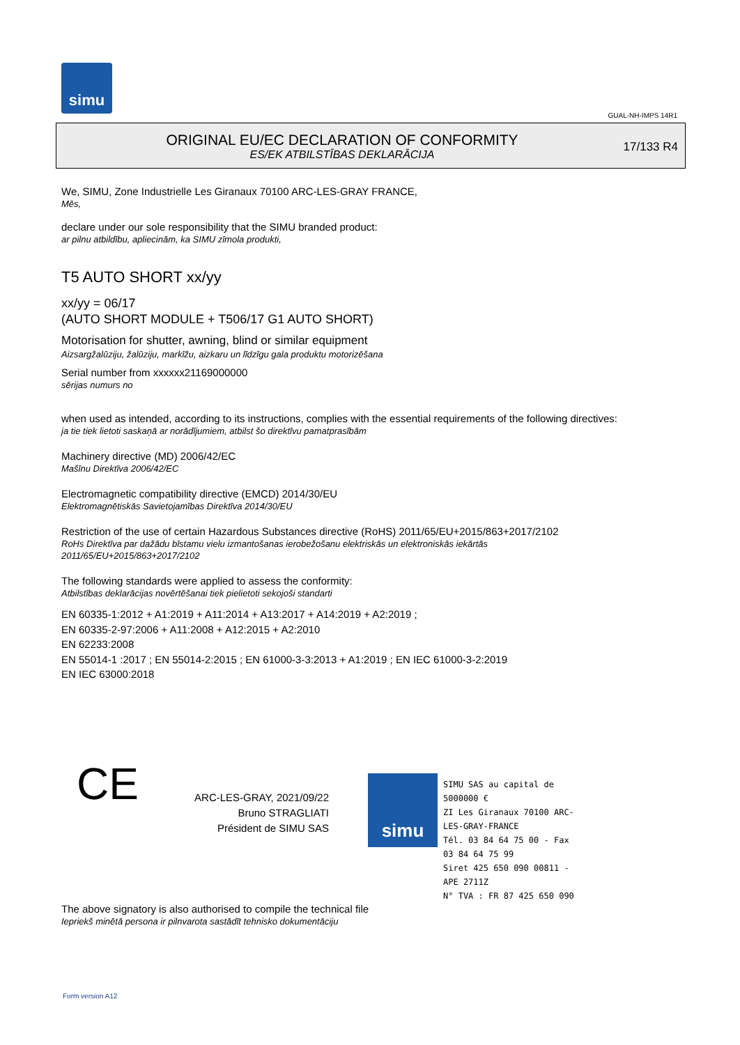simu
GUAL-NH-IMPS 14R1
ORIGINAL EU/EC DECLARATION OF CONFORMITY
ES/EK ATBILSTĪBAS DEKLARĀCIJA
17/133 R4
We, SIMU, Zone Industrielle Les Giranaux 70100 ARC-LES-GRAY FRANCE,
Mēs,
declare under our sole responsibility that the SIMU branded product:
ar pilnu atbildību, apliecinām, ka SIMU zīmola produkti,
T5 AUTO SHORT xx/yy
xx/yy = 06/17
(AUTO SHORT MODULE + T506/17 G1 AUTO SHORT)
Motorisation for shutter, awning, blind or similar equipment
Aizsargžalūziju, žalūziju, markīžu, aizkaru un līdzīgu gala produktu motorizēšana
Serial number from xxxxxx21169000000
sērijas numurs no
when used as intended, according to its instructions, complies with the essential requirements of the following directives:
ja tie tiek lietoti saskaņā ar norādījumiem, atbilst šo direktīvu pamatprasībām
Machinery directive (MD) 2006/42/EC
Mašīnu Direktīva 2006/42/EC
Electromagnetic compatibility directive (EMCD) 2014/30/EU
Elektromagnētiskās Savietojamības Direktīva 2014/30/EU
Restriction of the use of certain Hazardous Substances directive (RoHS) 2011/65/EU+2015/863+2017/2102
RoHs Direktīva par dažādu bīstamu vielu izmantošanas ierobežošanu elektriskās un elektroniskās iekārtās
2011/65/EU+2015/863+2017/2102
The following standards were applied to assess the conformity:
Atbilstības deklarācijas novērtēšanai tiek pielietoti sekojoši standarti
EN 60335-1:2012 + A1:2019 + A11:2014 + A13:2017 + A14:2019 + A2:2019 ;
EN 60335-2-97:2006 + A11:2008 + A12:2015 + A2:2010
EN 62233:2008
EN 55014-1 :2017 ; EN 55014-2:2015 ; EN 61000-3-3:2013 + A1:2019 ; EN IEC 61000-3-2:2019
EN IEC 63000:2018
CE
ARC-LES-GRAY, 2021/09/22
Bruno STRAGLIATI
Président de SIMU SAS
simu
SIMU SAS au capital de 5000000 €
ZI Les Giranaux 70100 ARC-LES-GRAY-FRANCE
Tél. 03 84 64 75 00 - Fax 03 84 64 75 99
Siret 425 650 090 00811 - APE 2711Z
N° TVA : FR 87 425 650 090
The above signatory is also authorised to compile the technical file
Iepriekš minētā persona ir pilnvarota sastādīt tehnisko dokumentāciju
Form version A12